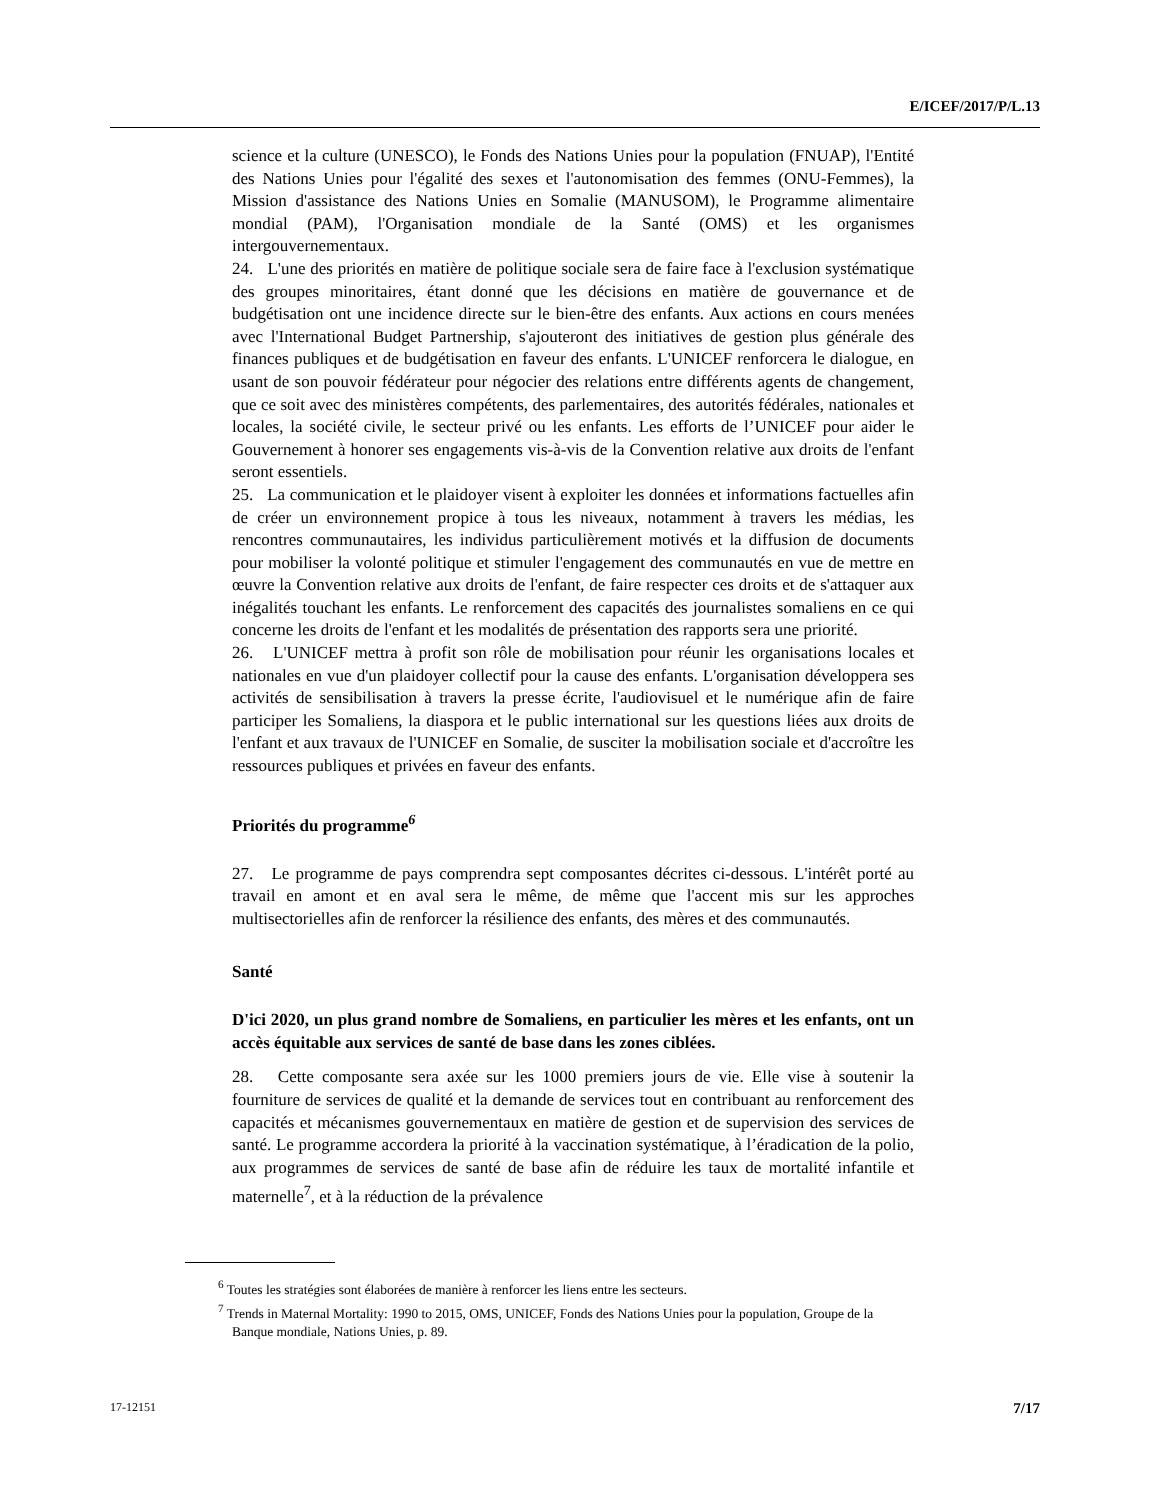E/ICEF/2017/P/L.13
science et la culture (UNESCO), le Fonds des Nations Unies pour la population (FNUAP), l'Entité des Nations Unies pour l'égalité des sexes et l'autonomisation des femmes (ONU-Femmes), la Mission d'assistance des Nations Unies en Somalie (MANUSOM), le Programme alimentaire mondial (PAM), l'Organisation mondiale de la Santé (OMS) et les organismes intergouvernementaux.
24. L'une des priorités en matière de politique sociale sera de faire face à l'exclusion systématique des groupes minoritaires, étant donné que les décisions en matière de gouvernance et de budgétisation ont une incidence directe sur le bien-être des enfants. Aux actions en cours menées avec l'International Budget Partnership, s'ajouteront des initiatives de gestion plus générale des finances publiques et de budgétisation en faveur des enfants. L'UNICEF renforcera le dialogue, en usant de son pouvoir fédérateur pour négocier des relations entre différents agents de changement, que ce soit avec des ministères compétents, des parlementaires, des autorités fédérales, nationales et locales, la société civile, le secteur privé ou les enfants. Les efforts de l’UNICEF pour aider le Gouvernement à honorer ses engagements vis-à-vis de la Convention relative aux droits de l'enfant seront essentiels.
25. La communication et le plaidoyer visent à exploiter les données et informations factuelles afin de créer un environnement propice à tous les niveaux, notamment à travers les médias, les rencontres communautaires, les individus particulièrement motivés et la diffusion de documents pour mobiliser la volonté politique et stimuler l'engagement des communautés en vue de mettre en œuvre la Convention relative aux droits de l'enfant, de faire respecter ces droits et de s'attaquer aux inégalités touchant les enfants. Le renforcement des capacités des journalistes somaliens en ce qui concerne les droits de l'enfant et les modalités de présentation des rapports sera une priorité.
26. L'UNICEF mettra à profit son rôle de mobilisation pour réunir les organisations locales et nationales en vue d'un plaidoyer collectif pour la cause des enfants. L'organisation développera ses activités de sensibilisation à travers la presse écrite, l'audiovisuel et le numérique afin de faire participer les Somaliens, la diaspora et le public international sur les questions liées aux droits de l'enfant et aux travaux de l'UNICEF en Somalie, de susciter la mobilisation sociale et d'accroître les ressources publiques et privées en faveur des enfants.
Priorités du programme<sup>6</sup>
27. Le programme de pays comprendra sept composantes décrites ci-dessous. L'intérêt porté au travail en amont et en aval sera le même, de même que l'accent mis sur les approches multisectorielles afin de renforcer la résilience des enfants, des mères et des communautés.
Santé
D'ici 2020, un plus grand nombre de Somaliens, en particulier les mères et les enfants, ont un accès équitable aux services de santé de base dans les zones ciblées.
28. Cette composante sera axée sur les 1000 premiers jours de vie. Elle vise à soutenir la fourniture de services de qualité et la demande de services tout en contribuant au renforcement des capacités et mécanismes gouvernementaux en matière de gestion et de supervision des services de santé. Le programme accordera la priorité à la vaccination systématique, à l’éradication de la polio, aux programmes de services de santé de base afin de réduire les taux de mortalité infantile et maternelle<sup>7</sup>, et à la réduction de la prévalence
<sup>6</sup> Toutes les stratégies sont élaborées de manière à renforcer les liens entre les secteurs.
<sup>7</sup> Trends in Maternal Mortality: 1990 to 2015, OMS, UNICEF, Fonds des Nations Unies pour la population, Groupe de la Banque mondiale, Nations Unies, p. 89.
17-12151 7/17